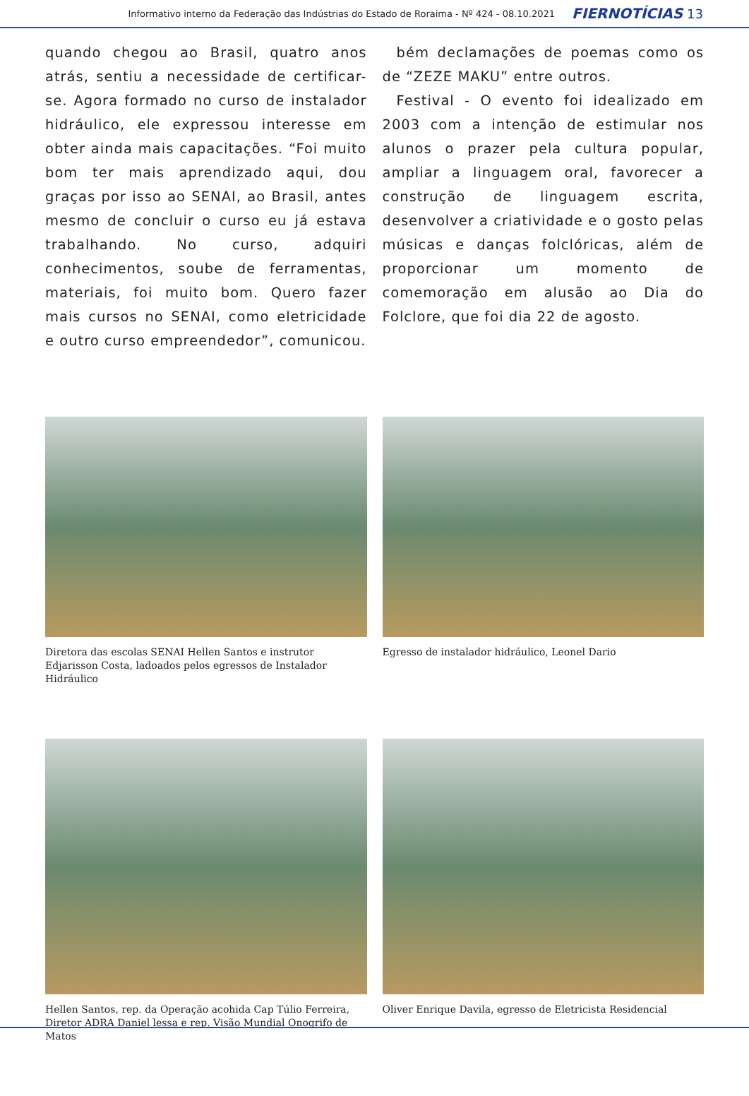Informativo interno da Federação das Indústrias do Estado de Roraima - Nº 424 - 08.10.2021 FIERNOTÍCIAS 13
quando chegou ao Brasil, quatro anos atrás, sentiu a necessidade de certificar-se. Agora formado no curso de instalador hidráulico, ele expressou interesse em obter ainda mais capacitações. “Foi muito bom ter mais aprendizado aqui, dou graças por isso ao SENAI, ao Brasil, antes mesmo de concluir o curso eu já estava trabalhando. No curso, adquiri conhecimentos, soube de ferramentas, materiais, foi muito bom. Quero fazer mais cursos no SENAI, como eletricidade e outro curso empreendedor”, comunicou.
bém declamações de poemas como os de “ZEZE MAKU” entre outros.
Festival - O evento foi idealizado em 2003 com a intenção de estimular nos alunos o prazer pela cultura popular, ampliar a linguagem oral, favorecer a construção de linguagem escrita, desenvolver a criatividade e o gosto pelas músicas e danças folclóricas, além de proporcionar um momento de comemoração em alusão ao Dia do Folclore, que foi dia 22 de agosto.
Diretora das escolas SENAI Hellen Santos e instrutor Edjarisson Costa, ladoados pelos egressos de Instalador Hidráulico
Egresso de instalador hidráulico, Leonel Dario
Hellen Santos, rep. da Operação acohida Cap Túlio Ferreira, Diretor ADRA Daniel lessa e rep. Visão Mundial Onogrifo de Matos
Oliver Enrique Davila, egresso de Eletricista Residencial